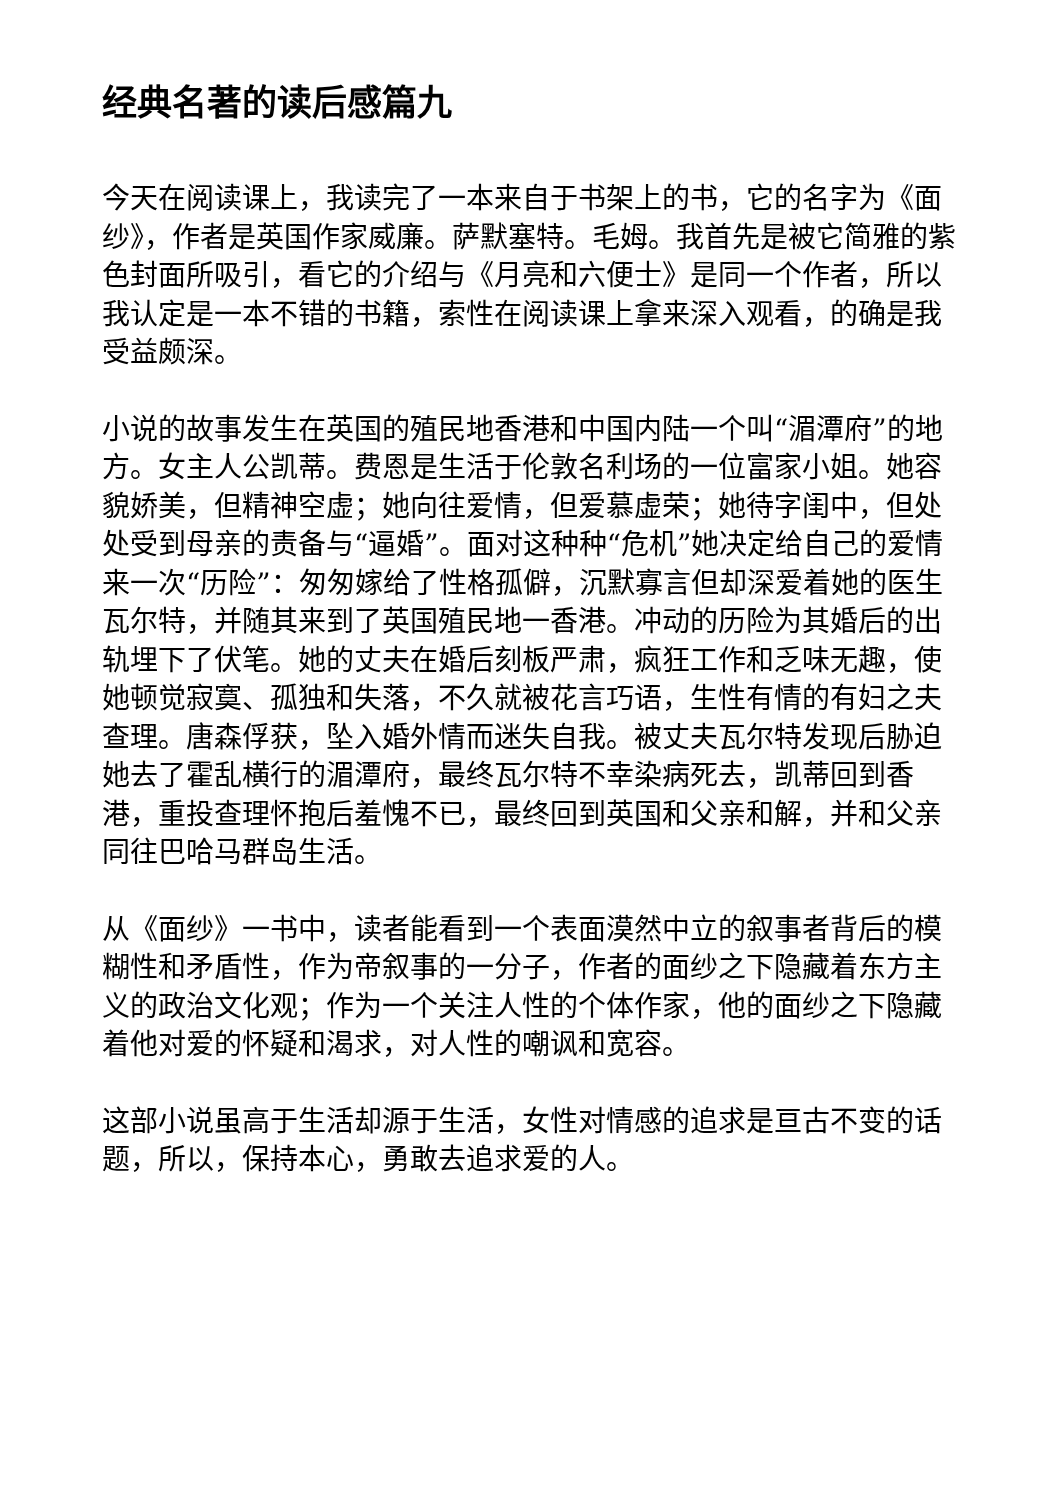经典名著的读后感篇九
今天在阅读课上，我读完了一本来自于书架上的书，它的名字为《面纱》，作者是英国作家威廉。萨默塞特。毛姆。我首先是被它简雅的紫色封面所吸引，看它的介绍与《月亮和六便士》是同一个作者，所以我认定是一本不错的书籍，索性在阅读课上拿来深入观看，的确是我受益颇深。
小说的故事发生在英国的殖民地香港和中国内陆一个叫“湄潭府”的地方。女主人公凯蒂。费恩是生活于伦敦名利场的一位富家小姐。她容貌娇美，但精神空虚；她向往爱情，但爱慕虚荣；她待字闺中，但处处受到母亲的责备与“逼婚”。面对这种种“危机”她决定给自己的爱情来一次“历险”：匆匆嫁给了性格孤僻，沉默寡言但却深爱着她的医生瓦尔特，并随其来到了英国殖民地一香港。冲动的历险为其婚后的出轨埋下了伏笔。她的丈夫在婚后刻板严肃，疯狂工作和乏味无趣，使她顿觉寂寞、孤独和失落，不久就被花言巧语，生性有情的有妇之夫查理。唐森俘获，坠入婚外情而迷失自我。被丈夫瓦尔特发现后胁迫她去了霍乱横行的湄潭府，最终瓦尔特不幸染病死去，凯蒂回到香港，重投查理怀抱后羞愧不已，最终回到英国和父亲和解，并和父亲同往巴哈马群岛生活。
从《面纱》一书中，读者能看到一个表面漠然中立的叙事者背后的模糊性和矛盾性，作为帝叙事的一分子，作者的面纱之下隐藏着东方主义的政治文化观；作为一个关注人性的个体作家，他的面纱之下隐藏着他对爱的怀疑和渴求，对人性的嘲讽和宽容。
这部小说虽高于生活却源于生活，女性对情感的追求是亘古不变的话题，所以，保持本心，勇敢去追求爱的人。